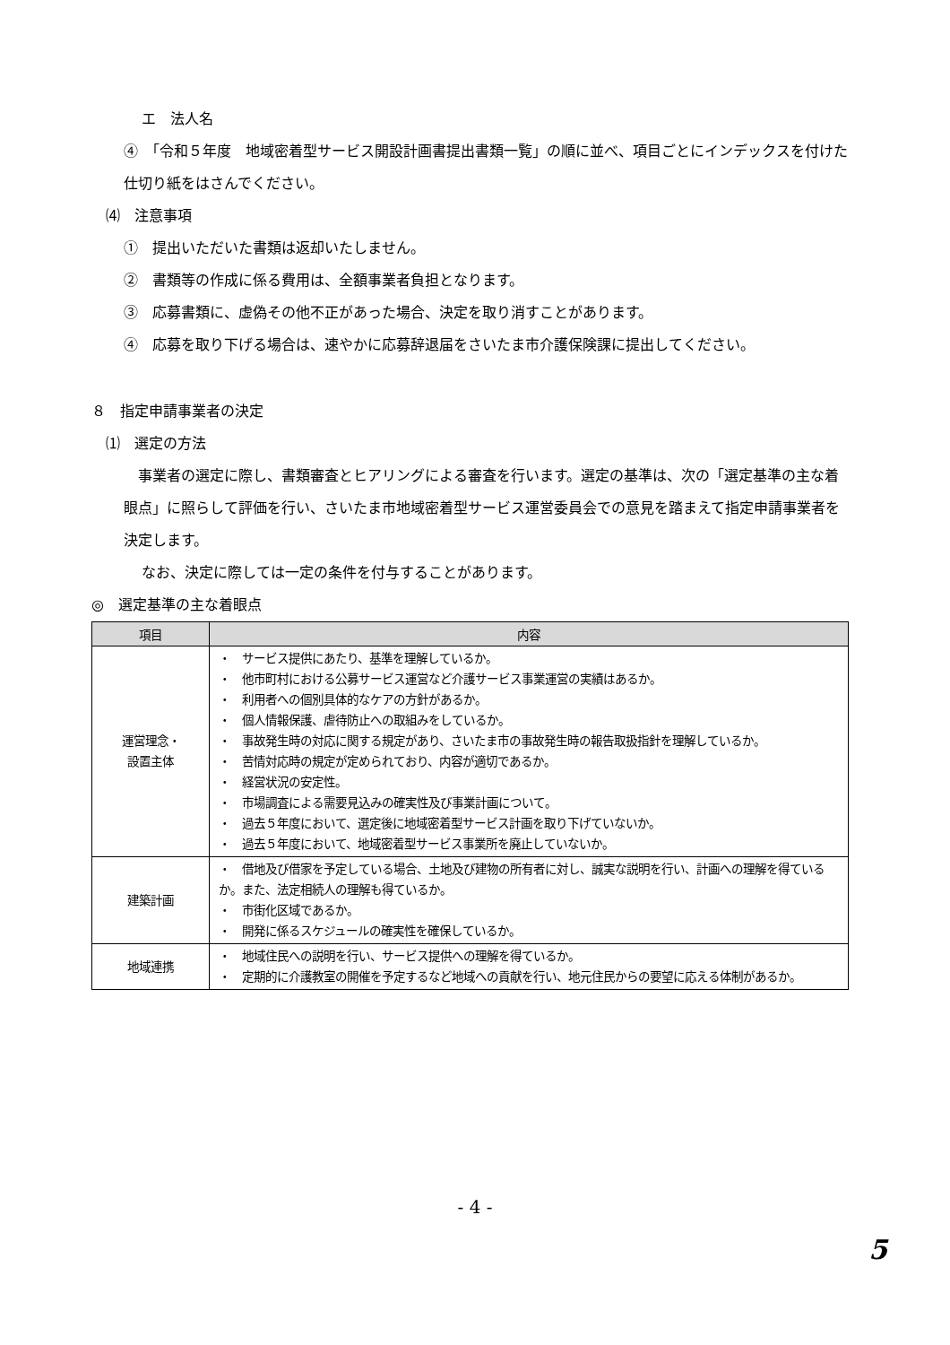エ　法人名
④　「令和５年度　地域密着型サービス開設計画書提出書類一覧」の順に並べ、項目ごとにインデックスを付けた仕切り紙をはさんでください。
⑷　注意事項
①　提出いただいた書類は返却いたしません。
②　書類等の作成に係る費用は、全額事業者負担となります。
③　応募書類に、虚偽その他不正があった場合、決定を取り消すことがあります。
④　応募を取り下げる場合は、速やかに応募辞退届をさいたま市介護保険課に提出してください。
８　指定申請事業者の決定
⑴　選定の方法
　事業者の選定に際し、書類審査とヒアリングによる審査を行います。選定の基準は、次の「選定基準の主な着眼点」に照らして評価を行い、さいたま市地域密着型サービス運営委員会での意見を踏まえて指定申請事業者を決定します。
なお、決定に際しては一定の条件を付与することがあります。
◎　選定基準の主な着眼点
| 項目 | 内容 |
| --- | --- |
| 運営理念・ 設置主体 | ・ サービス提供にあたり、基準を理解しているか。 ・ 他市町村における公募サービス運営など介護サービス事業運営の実績はあるか。 ・ 利用者への個別具体的なケアの方針があるか。 ・ 個人情報保護、虐待防止への取組みをしているか。 ・ 事故発生時の対応に関する規定があり、さいたま市の事故発生時の報告取扱指針を理解しているか。 ・ 苦情対応時の規定が定められており、内容が適切であるか。 ・ 経営状況の安定性。 ・ 市場調査による需要見込みの確実性及び事業計画について。 ・ 過去５年度において、選定後に地域密着型サービス計画を取り下げていないか。 ・ 過去５年度において、地域密着型サービス事業所を廃止していないか。 |
| 建築計画 | ・ 借地及び借家を予定している場合、土地及び建物の所有者に対し、誠実な説明を行い、計画への理解を得ているか。また、法定相続人の理解も得ているか。 ・ 市街化区域であるか。 ・ 開発に係るスケジュールの確実性を確保しているか。 |
| 地域連携 | ・ 地域住民への説明を行い、サービス提供への理解を得ているか。 ・ 定期的に介護教室の開催を予定するなど地域への貢献を行い、地元住民からの要望に応える体制があるか。 |
- 4 -
5